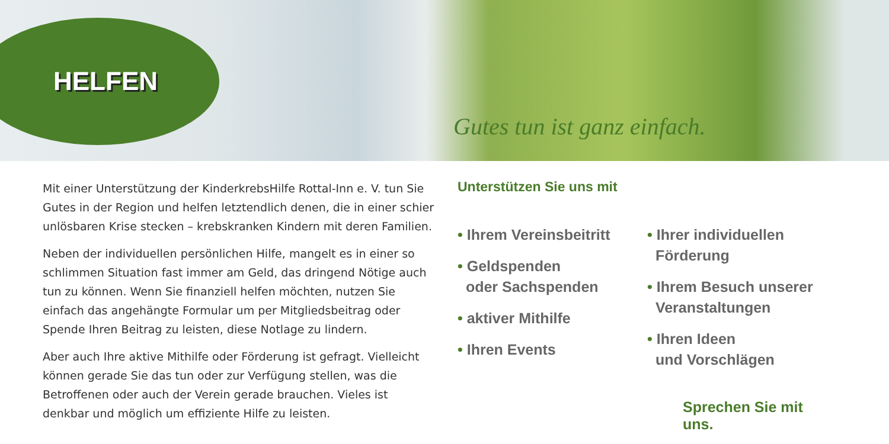HELFEN
Gutes tun ist ganz einfach.
Mit einer Unterstützung der KinderkrebsHilfe Rottal-Inn e. V. tun Sie Gutes in der Region und helfen letztendlich denen, die in einer schier unlösbaren Krise stecken – krebskranken Kindern mit deren Familien.
Neben der individuellen persönlichen Hilfe, mangelt es in einer so schlimmen Situation fast immer am Geld, das dringend Nötige auch tun zu können. Wenn Sie finanziell helfen möchten, nutzen Sie einfach das angehängte Formular um per Mitgliedsbeitrag oder Spende Ihren Beitrag zu leisten, diese Notlage zu lindern.
Aber auch Ihre aktive Mithilfe oder Förderung ist gefragt. Vielleicht können gerade Sie das tun oder zur Verfügung stellen, was die Betroffenen oder auch der Verein gerade brauchen. Vieles ist denkbar und möglich um effiziente Hilfe zu leisten.
Unterstützen Sie uns mit
• Ihrem Vereinsbeitritt
• Geldspenden
oder Sachspenden
• aktiver Mithilfe
• Ihren Events
• Ihrer individuellen
Förderung
• Ihrem Besuch unserer
Veranstaltungen
• Ihren Ideen
und Vorschlägen
Sprechen Sie mit uns.